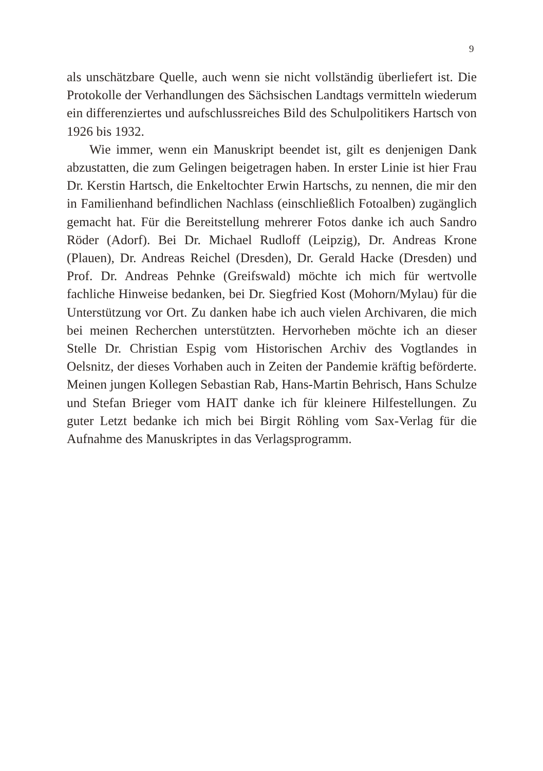9
als unschätzbare Quelle, auch wenn sie nicht vollständig überliefert ist. Die Protokolle der Verhandlungen des Sächsischen Landtags vermitteln wiederum ein differenziertes und aufschlussreiches Bild des Schulpolitikers Hartsch von 1926 bis 1932.
Wie immer, wenn ein Manuskript beendet ist, gilt es denjenigen Dank abzustatten, die zum Gelingen beigetragen haben. In erster Linie ist hier Frau Dr. Kerstin Hartsch, die Enkeltochter Erwin Hartschs, zu nennen, die mir den in Familienhand befindlichen Nachlass (einschließlich Fotoalben) zugänglich gemacht hat. Für die Bereitstellung mehrerer Fotos danke ich auch Sandro Röder (Adorf). Bei Dr. Michael Rudloff (Leipzig), Dr. Andreas Krone (Plauen), Dr. Andreas Reichel (Dresden), Dr. Gerald Hacke (Dresden) und Prof. Dr. Andreas Pehnke (Greifswald) möchte ich mich für wertvolle fachliche Hinweise bedanken, bei Dr. Siegfried Kost (Mohorn/Mylau) für die Unterstützung vor Ort. Zu danken habe ich auch vielen Archivaren, die mich bei meinen Recherchen unterstützten. Hervorheben möchte ich an dieser Stelle Dr. Christian Espig vom Historischen Archiv des Vogtlandes in Oelsnitz, der dieses Vorhaben auch in Zeiten der Pandemie kräftig beförderte. Meinen jungen Kollegen Sebastian Rab, Hans-Martin Behrisch, Hans Schulze und Stefan Brieger vom HAIT danke ich für kleinere Hilfestellungen. Zu guter Letzt bedanke ich mich bei Birgit Röhling vom Sax-Verlag für die Aufnahme des Manuskriptes in das Verlagsprogramm.